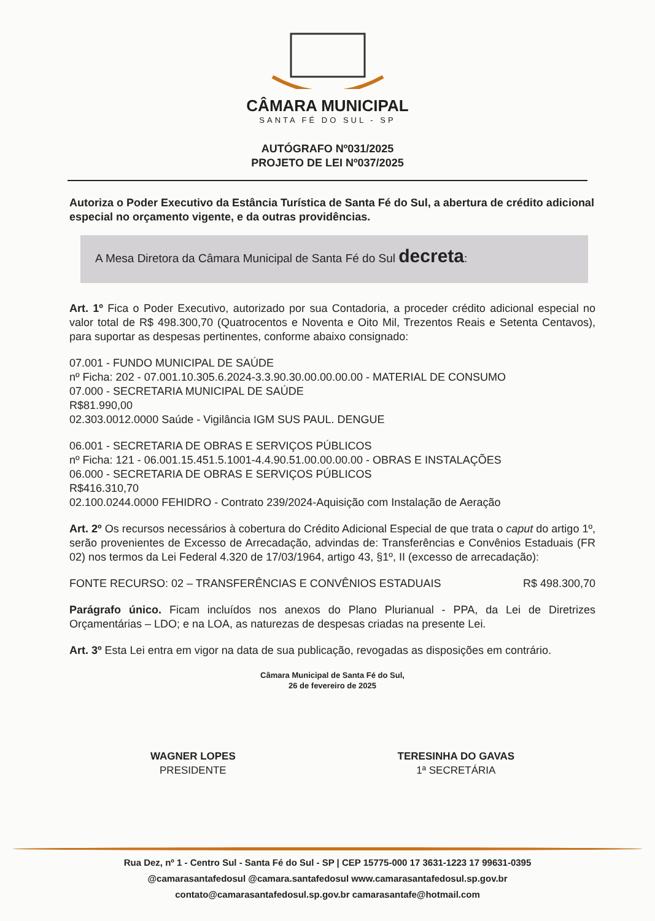CÂMARA MUNICIPAL
SANTA FÉ DO SUL - SP
AUTÓGRAFO Nº031/2025
PROJETO DE LEI Nº037/2025
Autoriza o Poder Executivo da Estância Turística de Santa Fé do Sul, a abertura de crédito adicional especial no orçamento vigente, e da outras providências.
A Mesa Diretora da Câmara Municipal de Santa Fé do Sul decreta:
Art. 1º Fica o Poder Executivo, autorizado por sua Contadoria, a proceder crédito adicional especial no valor total de R$ 498.300,70 (Quatrocentos e Noventa e Oito Mil, Trezentos Reais e Setenta Centavos), para suportar as despesas pertinentes, conforme abaixo consignado:
07.001 - FUNDO MUNICIPAL DE SAÚDE
nº Ficha: 202 - 07.001.10.305.6.2024-3.3.90.30.00.00.00.00 - MATERIAL DE CONSUMO
07.000 - SECRETARIA MUNICIPAL DE SAÚDE
R$81.990,00
02.303.0012.0000 Saúde - Vigilância IGM SUS PAUL. DENGUE
06.001 - SECRETARIA DE OBRAS E SERVIÇOS PÚBLICOS
nº Ficha: 121 - 06.001.15.451.5.1001-4.4.90.51.00.00.00.00 - OBRAS E INSTALAÇÕES
06.000 - SECRETARIA DE OBRAS E SERVIÇOS PÚBLICOS
R$416.310,70
02.100.0244.0000 FEHIDRO - Contrato 239/2024-Aquisição com Instalação de Aeração
Art. 2º Os recursos necessários à cobertura do Crédito Adicional Especial de que trata o caput do artigo 1º, serão provenientes de Excesso de Arrecadação, advindas de: Transferências e Convênios Estaduais (FR 02) nos termos da Lei Federal 4.320 de 17/03/1964, artigo 43, §1º, II (excesso de arrecadação):
FONTE RECURSO: 02 – TRANSFERÊNCIAS E CONVÊNIOS ESTADUAIS R$ 498.300,70
Parágrafo único. Ficam incluídos nos anexos do Plano Plurianual - PPA, da Lei de Diretrizes Orçamentárias – LDO; e na LOA, as naturezas de despesas criadas na presente Lei.
Art. 3º Esta Lei entra em vigor na data de sua publicação, revogadas as disposições em contrário.
Câmara Municipal de Santa Fé do Sul,
26 de fevereiro de 2025
WAGNER LOPES
PRESIDENTE
TERESINHA DO GAVAS
1ª SECRETÁRIA
Rua Dez, nº 1 - Centro Sul - Santa Fé do Sul - SP | CEP 15775-000 17 3631-1223 17 99631-0395
@camarasantafedosul @camara.santafedosul www.camarasantafedosul.sp.gov.br
contato@camarasantafedosul.sp.gov.br camarasantafe@hotmail.com